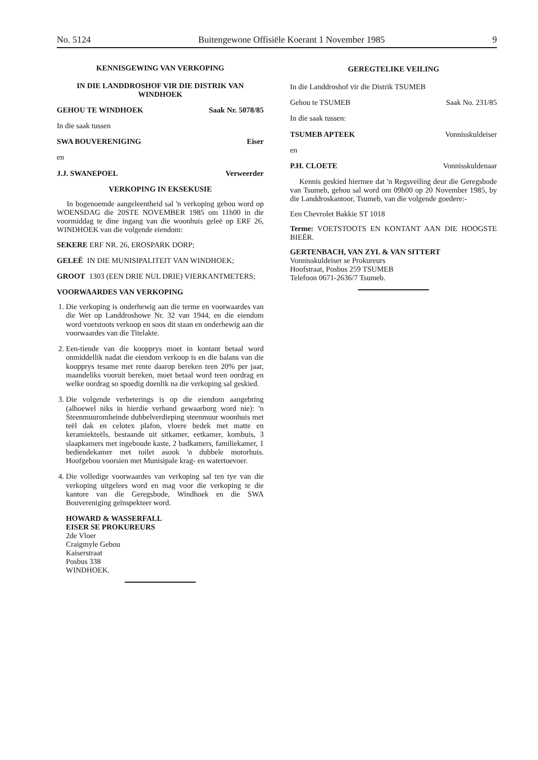No. 5124 Buitengewone Offisiële Koerant 1 November 1985 9
KENNISGEWING VAN VERKOPING
IN DIE LANDDROSHOF VIR DIE DISTRIK VAN WINDHOEK
GEHOU TE WINDHOEK Saak Nr. 5078/85
In die saak tussen
SWA BOUVERENIGING Eiser
en
J.J. SWANEPOEL Verweerder
VERKOPING IN EKSEKUSIE
In bogenoemde aangeleentheid sal 'n verkoping gehou word op WOENSDAG die 20STE NOVEMBER 1985 om 11h00 in die voormiddag te dine ingang van die woonhuis geleë op ERF 26, WINDHOEK van die volgende eiendom:
SEKERE ERF NR. 26, EROSPARK DORP;
GELEË IN DIE MUNISIPALITEIT VAN WINDHOEK;
GROOT 1303 (EEN DRIE NUL DRIE) VIERKANTMETERS;
VOORWAARDES VAN VERKOPING
1. Die verkoping is onderhewig aan die terme en voorwaardes van die Wet op Landdroshowe Nr. 32 van 1944, en die eiendom word voetstoots verkoop en soos dit staan en onderhewig aan die voorwaardes van die Titelakte.
2. Een-tiende van die koopprys moet in kontant betaal word onmiddellik nadat die eiendom verkoop is en die balans van die koopprys tesame met rente daarop bereken teen 20% per jaar, maandeliks vooruit bereken, moet betaal word teen oordrag en welke oordrag so spoedig doenlik na die verkoping sal geskied.
3. Die volgende verbeterings is op die eiendom aangebring (alhoewel niks in hierdie verband gewaarborg word nie): 'n Steenmuuromheinde dubbelverdieping steenmuur woonhuis met teël dak en celotex plafon, vloere bedek met matte en keramiekteëls, bestaande uit sitkamer, eetkamer, kombuis, 3 slaapkamers met ingeboude kaste, 2 badkamers, familiekamer, 1 bediendekamer met toilet asook 'n dubbele motorhuis. Hoofgebou voorsien met Munisipale krag- en watertoevoer.
4. Die volledige voorwaardes van verkoping sal ten tye van die verkoping uitgelees word en mag voor die verkoping te die kantore van die Geregsbode, Windhoek en die SWA Bouvereniging geïnspekteer word.
HOWARD & WASSERFALL
EISER SE PROKUREURS
2de Vloer
Craigmyle Gebou
Kaiserstraat
Posbus 338
WINDHOEK.
GEREGTELIKE VEILING
In die Landdroshof vir die Distrik TSUMEB
Gehou te TSUMEB Saak No. 231/85
In die saak tussen:
TSUMEB APTEEK Vonnisskuldeiser
en
P.H. CLOETE Vonnisskuldenaar
Kennis geskied hiermee dat 'n Regsveiling deur die Geregsbode van Tsumeb, gehou sal word om 09h00 op 20 November 1985, by die Landdroskantoor, Tsumeb, van die volgende goedere:-
Een Chevrolet Bakkie ST 1018
Terme: VOETSTOOTS EN KONTANT AAN DIE HOOGSTE BIEËR.
GERTENBACH, VAN ZYL & VAN SITTERT
Vonnisskuldeiser se Prokureurs
Hoofstraat, Posbus 259 TSUMEB
Telefoon 0671-2636/7 Tsumeb.